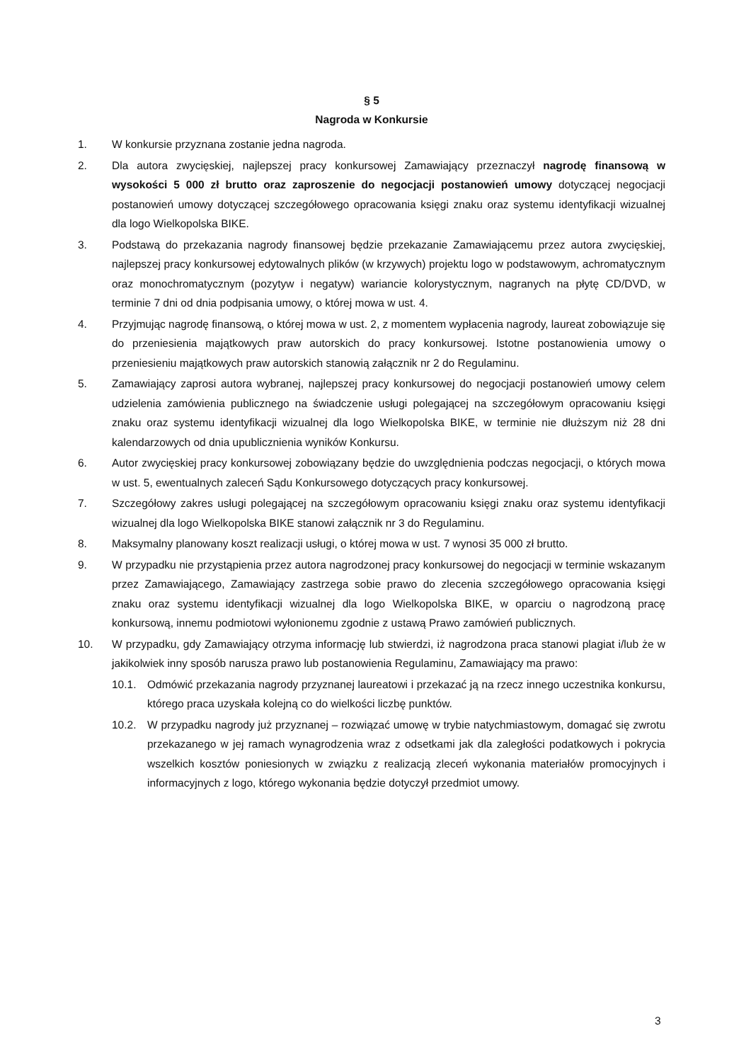§ 5
Nagroda w Konkursie
1. W konkursie przyznana zostanie jedna nagroda.
2. Dla autora zwycięskiej, najlepszej pracy konkursowej Zamawiający przeznaczył nagrodę finansową w wysokości 5 000 zł brutto oraz zaproszenie do negocjacji postanowień umowy dotyczącej negocjacji postanowień umowy dotyczącej szczegółowego opracowania księgi znaku oraz systemu identyfikacji wizualnej dla logo Wielkopolska BIKE.
3. Podstawą do przekazania nagrody finansowej będzie przekazanie Zamawiającemu przez autora zwycięskiej, najlepszej pracy konkursowej edytowalnych plików (w krzywych) projektu logo w podstawowym, achromatycznym oraz monochromatycznym (pozytyw i negatyw) wariancie kolorystycznym, nagranych na płytę CD/DVD, w terminie 7 dni od dnia podpisania umowy, o której mowa w ust. 4.
4. Przyjmując nagrodę finansową, o której mowa w ust. 2, z momentem wypłacenia nagrody, laureat zobowiązuje się do przeniesienia majątkowych praw autorskich do pracy konkursowej. Istotne postanowienia umowy o przeniesieniu majątkowych praw autorskich stanowią załącznik nr 2 do Regulaminu.
5. Zamawiający zaprosi autora wybranej, najlepszej pracy konkursowej do negocjacji postanowień umowy celem udzielenia zamówienia publicznego na świadczenie usługi polegającej na szczegółowym opracowaniu księgi znaku oraz systemu identyfikacji wizualnej dla logo Wielkopolska BIKE, w terminie nie dłuższym niż 28 dni kalendarzowych od dnia upublicznienia wyników Konkursu.
6. Autor zwycięskiej pracy konkursowej zobowiązany będzie do uwzględnienia podczas negocjacji, o których mowa w ust. 5, ewentualnych zaleceń Sądu Konkursowego dotyczących pracy konkursowej.
7. Szczegółowy zakres usługi polegającej na szczegółowym opracowaniu księgi znaku oraz systemu identyfikacji wizualnej dla logo Wielkopolska BIKE stanowi załącznik nr 3 do Regulaminu.
8. Maksymalny planowany koszt realizacji usługi, o której mowa w ust. 7 wynosi 35 000 zł brutto.
9. W przypadku nie przystąpienia przez autora nagrodzonej pracy konkursowej do negocjacji w terminie wskazanym przez Zamawiającego, Zamawiający zastrzega sobie prawo do zlecenia szczegółowego opracowania księgi znaku oraz systemu identyfikacji wizualnej dla logo Wielkopolska BIKE, w oparciu o nagrodzoną pracę konkursową, innemu podmiotowi wyłonionemu zgodnie z ustawą Prawo zamówień publicznych.
10. W przypadku, gdy Zamawiający otrzyma informację lub stwierdzi, iż nagrodzona praca stanowi plagiat i/lub że w jakikolwiek inny sposób narusza prawo lub postanowienia Regulaminu, Zamawiający ma prawo:
10.1. Odmówić przekazania nagrody przyznanej laureatowi i przekazać ją na rzecz innego uczestnika konkursu, którego praca uzyskała kolejną co do wielkości liczbę punktów.
10.2. W przypadku nagrody już przyznanej – rozwiązać umowę w trybie natychmiastowym, domagać się zwrotu przekazanego w jej ramach wynagrodzenia wraz z odsetkami jak dla zaległości podatkowych i pokrycia wszelkich kosztów poniesionych w związku z realizacją zleceń wykonania materiałów promocyjnych i informacyjnych z logo, którego wykonania będzie dotyczył przedmiot umowy.
3